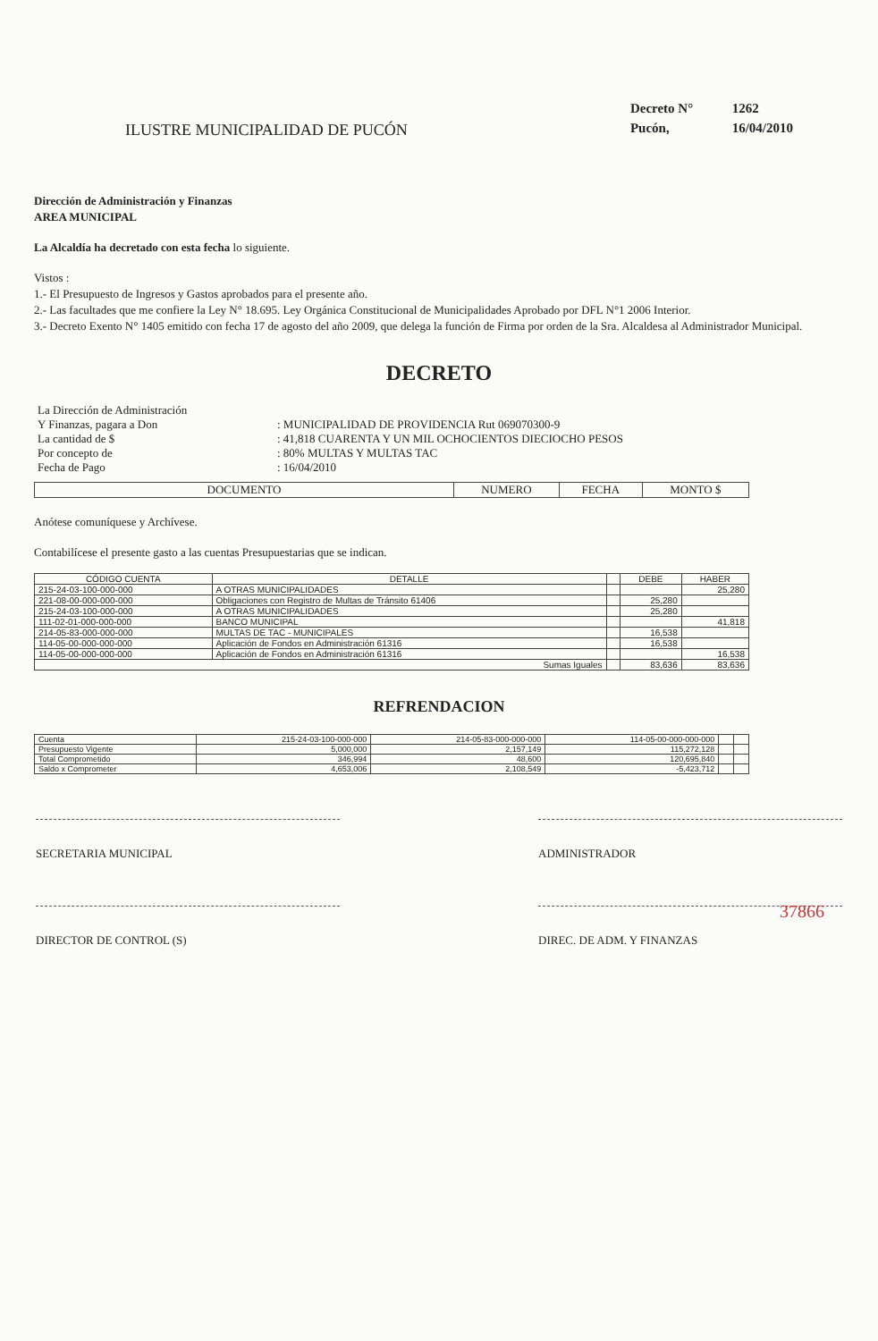ILUSTRE MUNICIPALIDAD DE PUCÓN
Decreto N° 1262
Pucón, 16/04/2010
Dirección de Administración y Finanzas
AREA MUNICIPAL
La Alcaldía ha decretado con esta fecha lo siguiente.
Vistos :
1.- El Presupuesto de Ingresos y Gastos aprobados para el presente año.
2.- Las facultades que me confiere la Ley N° 18.695. Ley Orgánica Constitucional de Municipalidades Aprobado por DFL N°1 2006 Interior.
3.- Decreto Exento N° 1405 emitido con fecha 17 de agosto del año 2009, que delega la función de Firma por orden de la Sra. Alcaldesa al Administrador Municipal.
DECRETO
| La Dirección de Administración | |
| Y Finanzas, pagara a Don | : MUNICIPALIDAD DE PROVIDENCIA Rut 069070300-9 |
| La cantidad de $ | : 41,818 CUARENTA Y UN MIL OCHOCIENTOS DIECIOCHO PESOS |
| Por concepto de | : 80% MULTAS Y MULTAS TAC |
| Fecha de Pago | : 16/04/2010 |
| DOCUMENTO | NUMERO | FECHA | MONTO $ |
| --- | --- | --- | --- |
Anótese comuníquese y Archívese.
Contabilícese el presente gasto a las cuentas Presupuestarias que se indican.
| CÓDIGO CUENTA | DETALLE | | DEBE | HABER |
| --- | --- | --- | --- | --- |
| 215-24-03-100-000-000 | A OTRAS MUNICIPALIDADES | | | 25,280 |
| 221-08-00-000-000-000 | Obligaciones con Registro de Multas de Tránsito 61406 | | 25,280 | |
| 215-24-03-100-000-000 | A OTRAS MUNICIPALIDADES | | 25,280 | |
| 111-02-01-000-000-000 | BANCO MUNICIPAL | | | 41,818 |
| 214-05-83-000-000-000 | MULTAS DE TAC - MUNICIPALES | | 16,538 | |
| 114-05-00-000-000-000 | Aplicación de Fondos en Administración 61316 | | 16,538 | |
| 114-05-00-000-000-000 | Aplicación de Fondos en Administración 61316 | | | 16,538 |
| Sumas Iguales | | | 83,636 | 83,636 |
REFRENDACION
| Cuenta | 215-24-03-100-000-000 | 214-05-83-000-000-000 | 114-05-00-000-000-000 | | |
| Presupuesto Vigente | 5,000,000 | 2,157,149 | 115,272,128 | | |
| Total Comprometido | 346,994 | 48,600 | 120,695,840 | | |
| Saldo x Comprometer | 4,653,006 | 2,108,549 | -5,423,712 | | |
SECRETARIA MUNICIPAL ADMINISTRADOR
37866
DIRECTOR DE CONTROL (S) DIREC. DE ADM. Y FINANZAS